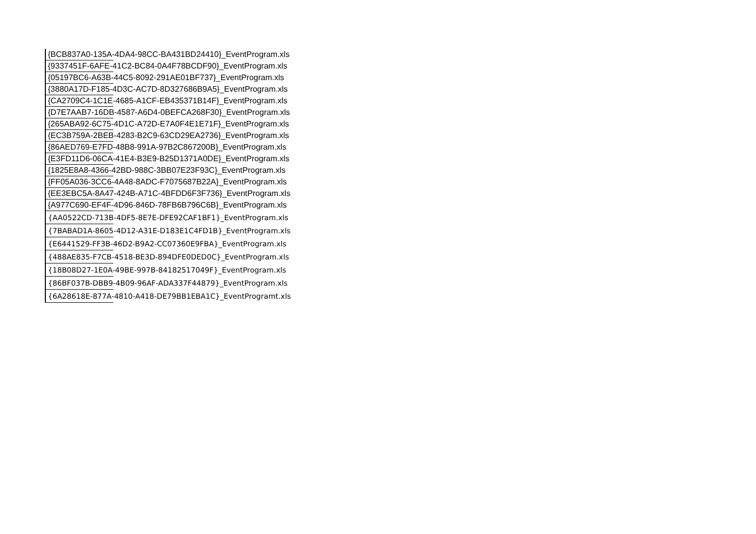| {BCB837A0-135A-4DA4-98CC-BA431BD24410}_EventProgram.xls |
| {9337451F-6AFE-41C2-BC84-0A4F78BCDF90}_EventProgram.xls |
| {05197BC6-A63B-44C5-8092-291AE01BF737}_EventProgram.xls |
| {3880A17D-F185-4D3C-AC7D-8D327686B9A5}_EventProgram.xls |
| {CA2709C4-1C1E-4685-A1CF-EB435371B14F}_EventProgram.xls |
| {D7E7AAB7-16DB-4587-A6D4-0BEFCA268F30}_EventProgram.xls |
| {265ABA92-6C75-4D1C-A72D-E7A0F4E1E71F}_EventProgram.xls |
| {EC3B759A-2BEB-4283-B2C9-63CD29EA2736}_EventProgram.xls |
| {86AED769-E7FD-48B8-991A-97B2C867200B}_EventProgram.xls |
| {E3FD11D6-06CA-41E4-B3E9-B25D1371A0DE}_EventProgram.xls |
| {1825E8A8-4366-42BD-988C-3BB07E23F93C}_EventProgram.xls |
| {FF05A036-3CC6-4A48-8ADC-F7075687B22A}_EventProgram.xls |
| {EE3EBC5A-8A47-424B-A71C-4BFDD6F3F736}_EventProgram.xls |
| {A977C690-EF4F-4D96-846D-78FB6B796C6B}_EventProgram.xls |
| {AA0522CD-713B-4DF5-8E7E-DFE92CAF1BF1}_EventProgram.xls |
| {7BABAD1A-8605-4D12-A31E-D183E1C4FD1B}_EventProgram.xls |
| {E6441529-FF3B-46D2-B9A2-CC07360E9FBA}_EventProgram.xls |
| {488AE835-F7CB-4518-BE3D-894DFE0DED0C}_EventProgram.xls |
| {18B08D27-1E0A-49BE-997B-84182517049F}_EventProgram.xls |
| {86BF037B-DBB9-4B09-96AF-ADA337F44879}_EventProgram.xls |
| {6A28618E-877A-4810-A418-DE79BB1EBA1C}_EventProgramt.xls |